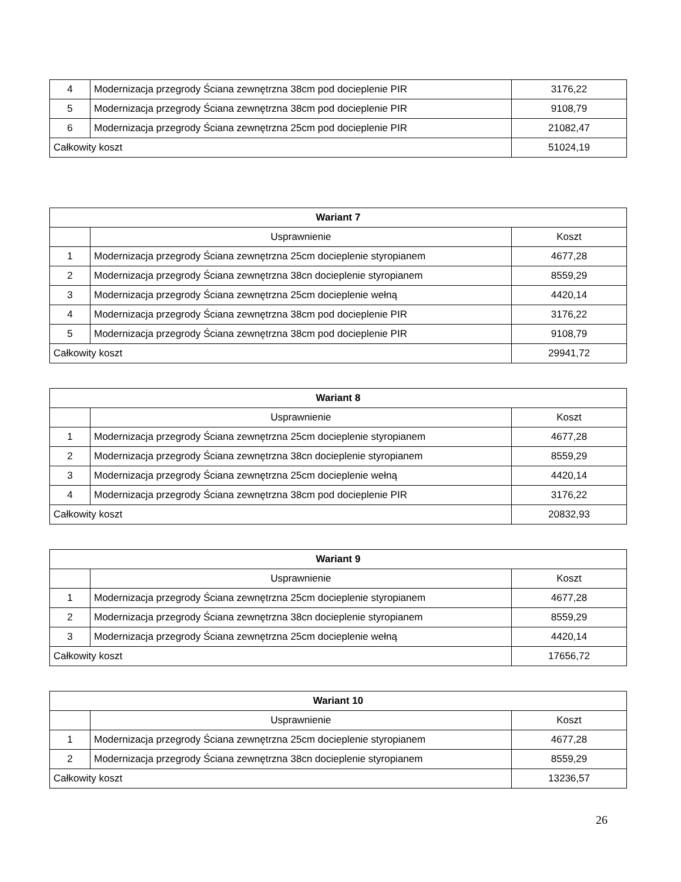| 4 | Modernizacja przegrody Ściana zewnętrzna 38cm pod docieplenie PIR | 3176,22 |
| 5 | Modernizacja przegrody Ściana zewnętrzna 38cm pod docieplenie PIR | 9108,79 |
| 6 | Modernizacja przegrody Ściana zewnętrzna 25cm pod docieplenie PIR | 21082,47 |
| Całkowity koszt | | 51024,19 |
| Wariant 7 | | |
| --- | --- | --- |
| | Usprawnienie | Koszt |
| 1 | Modernizacja przegrody Ściana zewnętrzna 25cm docieplenie styropianem | 4677,28 |
| 2 | Modernizacja przegrody Ściana zewnętrzna 38cn docieplenie styropianem | 8559,29 |
| 3 | Modernizacja przegrody Ściana zewnętrzna 25cm docieplenie wełną | 4420,14 |
| 4 | Modernizacja przegrody Ściana zewnętrzna 38cm pod docieplenie PIR | 3176,22 |
| 5 | Modernizacja przegrody Ściana zewnętrzna 38cm pod docieplenie PIR | 9108,79 |
| Całkowity koszt | | 29941,72 |
| Wariant 8 | | |
| --- | --- | --- |
| | Usprawnienie | Koszt |
| 1 | Modernizacja przegrody Ściana zewnętrzna 25cm docieplenie styropianem | 4677,28 |
| 2 | Modernizacja przegrody Ściana zewnętrzna 38cn docieplenie styropianem | 8559,29 |
| 3 | Modernizacja przegrody Ściana zewnętrzna 25cm docieplenie wełną | 4420,14 |
| 4 | Modernizacja przegrody Ściana zewnętrzna 38cm pod docieplenie PIR | 3176,22 |
| Całkowity koszt | | 20832,93 |
| Wariant 9 | | |
| --- | --- | --- |
| | Usprawnienie | Koszt |
| 1 | Modernizacja przegrody Ściana zewnętrzna 25cm docieplenie styropianem | 4677,28 |
| 2 | Modernizacja przegrody Ściana zewnętrzna 38cn docieplenie styropianem | 8559,29 |
| 3 | Modernizacja przegrody Ściana zewnętrzna 25cm docieplenie wełną | 4420,14 |
| Całkowity koszt | | 17656,72 |
| Wariant 10 | | |
| --- | --- | --- |
| | Usprawnienie | Koszt |
| 1 | Modernizacja przegrody Ściana zewnętrzna 25cm docieplenie styropianem | 4677,28 |
| 2 | Modernizacja przegrody Ściana zewnętrzna 38cn docieplenie styropianem | 8559,29 |
| Całkowity koszt | | 13236,57 |
26